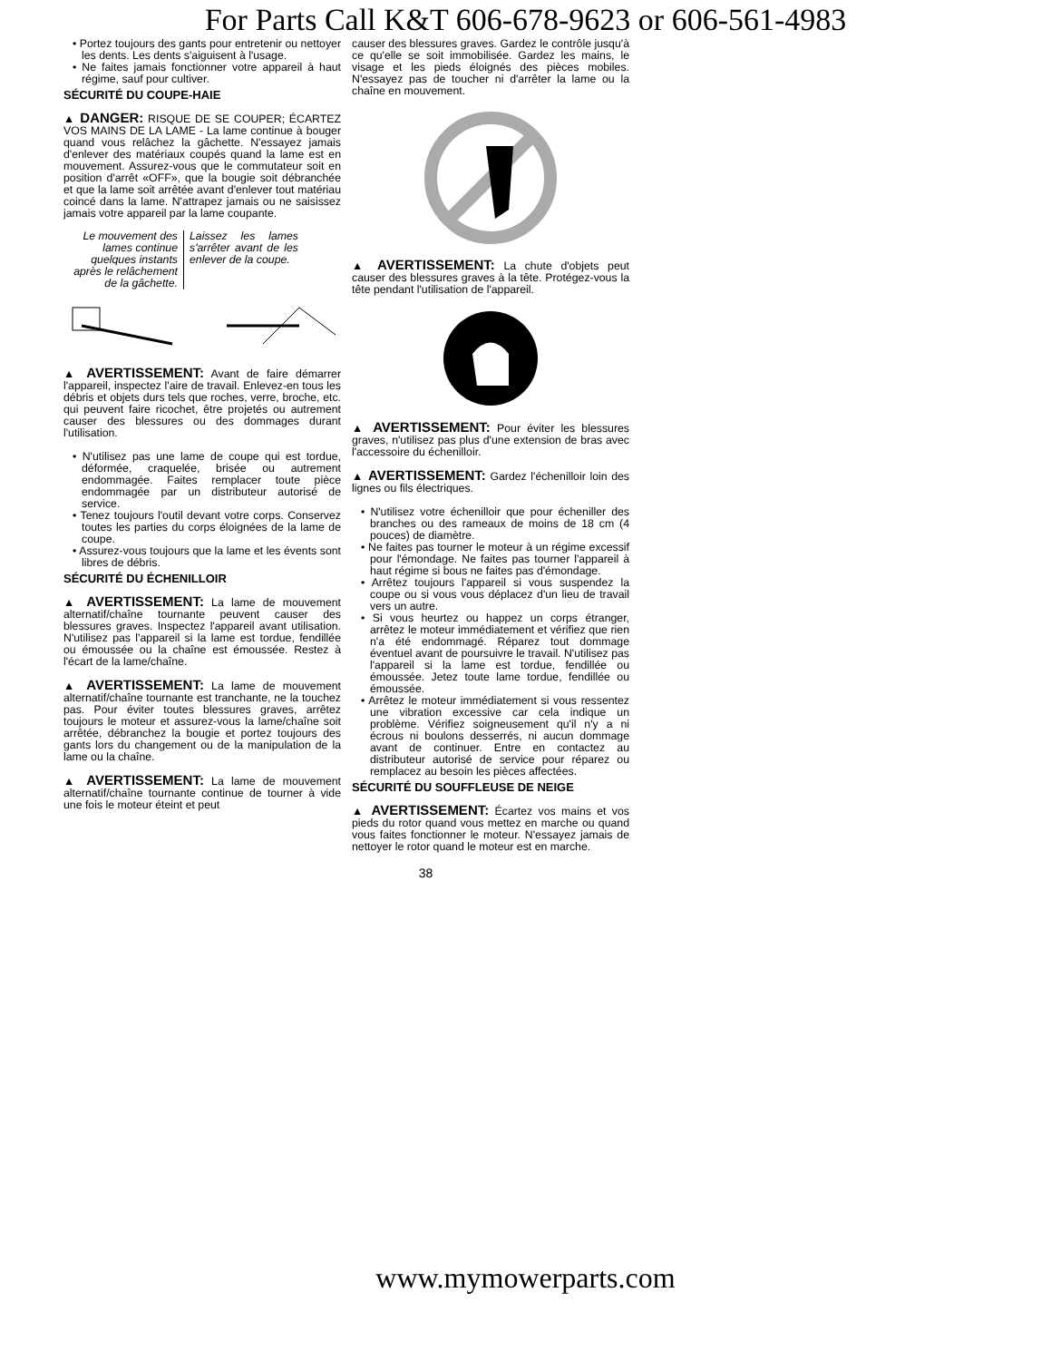For Parts Call K&T 606-678-9623 or 606-561-4983
• Portez toujours des gants pour entretenir ou nettoyer les dents. Les dents s'aiguisent à l'usage.
• Ne faites jamais fonctionner votre appareil à haut régime, sauf pour cultiver.
SÉCURITÉ DU COUPE-HAIE
▲ DANGER: RISQUE DE SE COUPER; ÉCARTEZ VOS MAINS DE LA LAME - La lame continue à bouger quand vous relâchez la gâchette. N'essayez jamais d'enlever des matériaux coupés quand la lame est en mouvement. Assurez-vous que le commutateur soit en position d'arrêt «OFF», que la bougie soit débranchée et que la lame soit arrêtée avant d'enlever tout matériau coincé dans la lame. N'attrapez jamais ou ne saisissez jamais votre appareil par la lame coupante.
Le mouvement des lames continue quelques instants après le relâchement de la gâchette.
Laissez les lames s'arrêter avant de les enlever de la coupe.
▲ AVERTISSEMENT: Avant de faire démarrer l'appareil, inspectez l'aire de travail. Enlevez-en tous les débris et objets durs tels que roches, verre, broche, etc. qui peuvent faire ricochet, être projetés ou autrement causer des blessures ou des dommages durant l'utilisation.
• N'utilisez pas une lame de coupe qui est tordue, déformée, craquelée, brisée ou autrement endommagée. Faites remplacer toute pièce endommagée par un distributeur autorisé de service.
• Tenez toujours l'outil devant votre corps. Conservez toutes les parties du corps éloignées de la lame de coupe.
• Assurez-vous toujours que la lame et les évents sont libres de débris.
SÉCURITÉ DU ÉCHENILLOIR
▲ AVERTISSEMENT: La lame de mouvement alternatif/chaîne tournante peuvent causer des blessures graves. Inspectez l'appareil avant utilisation. N'utilisez pas l'appareil si la lame est tordue, fendillée ou émoussée ou la chaîne est émoussée. Restez à l'écart de la lame/chaîne.
▲ AVERTISSEMENT: La lame de mouvement alternatif/chaîne tournante est tranchante, ne la touchez pas. Pour éviter toutes blessures graves, arrêtez toujours le moteur et assurez-vous la lame/chaîne soit arrêtée, débranchez la bougie et portez toujours des gants lors du changement ou de la manipulation de la lame ou la chaîne.
▲ AVERTISSEMENT: La lame de mouvement alternatif/chaîne tournante continue de tourner à vide une fois le moteur éteint et peut
causer des blessures graves. Gardez le contrôle jusqu'à ce qu'elle se soit immobilisée. Gardez les mains, le visage et les pieds éloignés des pièces mobiles. N'essayez pas de toucher ni d'arrêter la lame ou la chaîne en mouvement.
▲ AVERTISSEMENT: La chute d'objets peut causer des blessures graves à la tête. Protégez-vous la tête pendant l'utilisation de l'appareil.
▲ AVERTISSEMENT: Pour éviter les blessures graves, n'utilisez pas plus d'une extension de bras avec l'accessoire du échenilloir.
▲ AVERTISSEMENT: Gardez l'échenilloir loin des lignes ou fils électriques.
• N'utilisez votre échenilloir que pour écheniller des branches ou des rameaux de moins de 18 cm (4 pouces) de diamètre.
• Ne faites pas tourner le moteur à un régime excessif pour l'émondage. Ne faites pas tourner l'appareil à haut régime si bous ne faites pas d'émondage.
• Arrêtez toujours l'appareil si vous suspendez la coupe ou si vous vous déplacez d'un lieu de travail vers un autre.
• Si vous heurtez ou happez un corps étranger, arrêtez le moteur immédiatement et vérifiez que rien n'a été endommagé. Réparez tout dommage éventuel avant de poursuivre le travail. N'utilisez pas l'appareil si la lame est tordue, fendillée ou émoussée. Jetez toute lame tordue, fendillée ou émoussée.
• Arrêtez le moteur immédiatement si vous ressentez une vibration excessive car cela indique un problème. Vérifiez soigneusement qu'il n'y a ni écrous ni boulons desserrés, ni aucun dommage avant de continuer. Entre en contactez au distributeur autorisé de service pour réparez ou remplacez au besoin les pièces affectées.
SÉCURITÉ DU SOUFFLEUSE DE NEIGE
▲ AVERTISSEMENT: Écartez vos mains et vos pieds du rotor quand vous mettez en marche ou quand vous faites fonctionner le moteur. N'essayez jamais de nettoyer le rotor quand le moteur est en marche.
38
www.mymowerparts.com